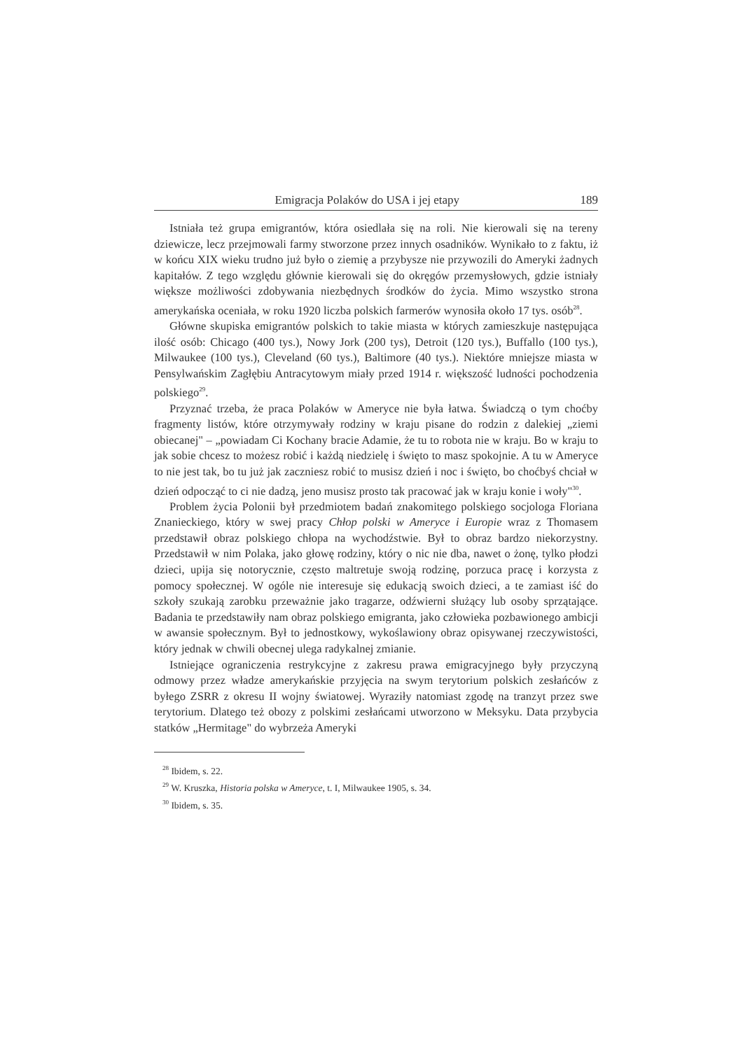Emigracja Polaków do USA i jej etapy 189
Istniała też grupa emigrantów, która osiedlała się na roli. Nie kierowali się na tereny dziewicze, lecz przejmowali farmy stworzone przez innych osadników. Wynikało to z faktu, iż w końcu XIX wieku trudno już było o ziemię a przybysze nie przywozili do Ameryki żadnych kapitałów. Z tego względu głównie kierowali się do okręgów przemysłowych, gdzie istniały większe możliwości zdobywania niezbędnych środków do życia. Mimo wszystko strona amerykańska oceniała, w roku 1920 liczba polskich farmerów wynosiła około 17 tys. osób<sup>28</sup>.
Główne skupiska emigrantów polskich to takie miasta w których zamieszkuje następująca ilość osób: Chicago (400 tys.), Nowy Jork (200 tys), Detroit (120 tys.), Buffallo (100 tys.), Milwaukee (100 tys.), Cleveland (60 tys.), Baltimore (40 tys.). Niektóre mniejsze miasta w Pensylwańskim Zagłębiu Antracytowym miały przed 1914 r. większość ludności pochodzenia polskiego<sup>29</sup>.
Przyznać trzeba, że praca Polaków w Ameryce nie była łatwa. Świadczą o tym choćby fragmenty listów, które otrzymywały rodziny w kraju pisane do rodzin z dalekiej „ziemi obiecanej" – „powiadam Ci Kochany bracie Adamie, że tu to robota nie w kraju. Bo w kraju to jak sobie chcesz to możesz robić i każdą niedzielę i święto to masz spokojnie. A tu w Ameryce to nie jest tak, bo tu już jak zaczniesz robić to musisz dzień i noc i święto, bo choćbyś chciał w dzień odpocząć to ci nie dadzą, jeno musisz prosto tak pracować jak w kraju konie i woły"<sup>30</sup>.
Problem życia Polonii był przedmiotem badań znakomitego polskiego socjologa Floriana Znanieckiego, który w swej pracy Chłop polski w Ameryce i Europie wraz z Thomasem przedstawił obraz polskiego chłopa na wychodźstwie. Był to obraz bardzo niekorzystny. Przedstawił w nim Polaka, jako głowę rodziny, który o nic nie dba, nawet o żonę, tylko płodzi dzieci, upija się notorycznie, często maltretuje swoją rodzinę, porzuca pracę i korzysta z pomocy społecznej. W ogóle nie interesuje się edukacją swoich dzieci, a te zamiast iść do szkoły szukają zarobku przeważnie jako tragarze, odźwierni służący lub osoby sprzątające. Badania te przedstawiły nam obraz polskiego emigranta, jako człowieka pozbawionego ambicji w awansie społecznym. Był to jednostkowy, wykoślawiony obraz opisywanej rzeczywistości, który jednak w chwili obecnej ulega radykalnej zmianie.
Istniejące ograniczenia restrykcyjne z zakresu prawa emigracyjnego były przyczyną odmowy przez władze amerykańskie przyjęcia na swym terytorium polskich zesłańców z byłego ZSRR z okresu II wojny światowej. Wyraziły natomiast zgodę na tranzyt przez swe terytorium. Dlatego też obozy z polskimi zesłańcami utworzono w Meksyku. Data przybycia statków „Hermitage" do wybrzeża Ameryki
<sup>28</sup> Ibidem, s. 22.
<sup>29</sup> W. Kruszka, Historia polska w Ameryce, t. I, Milwaukee 1905, s. 34.
<sup>30</sup> Ibidem, s. 35.